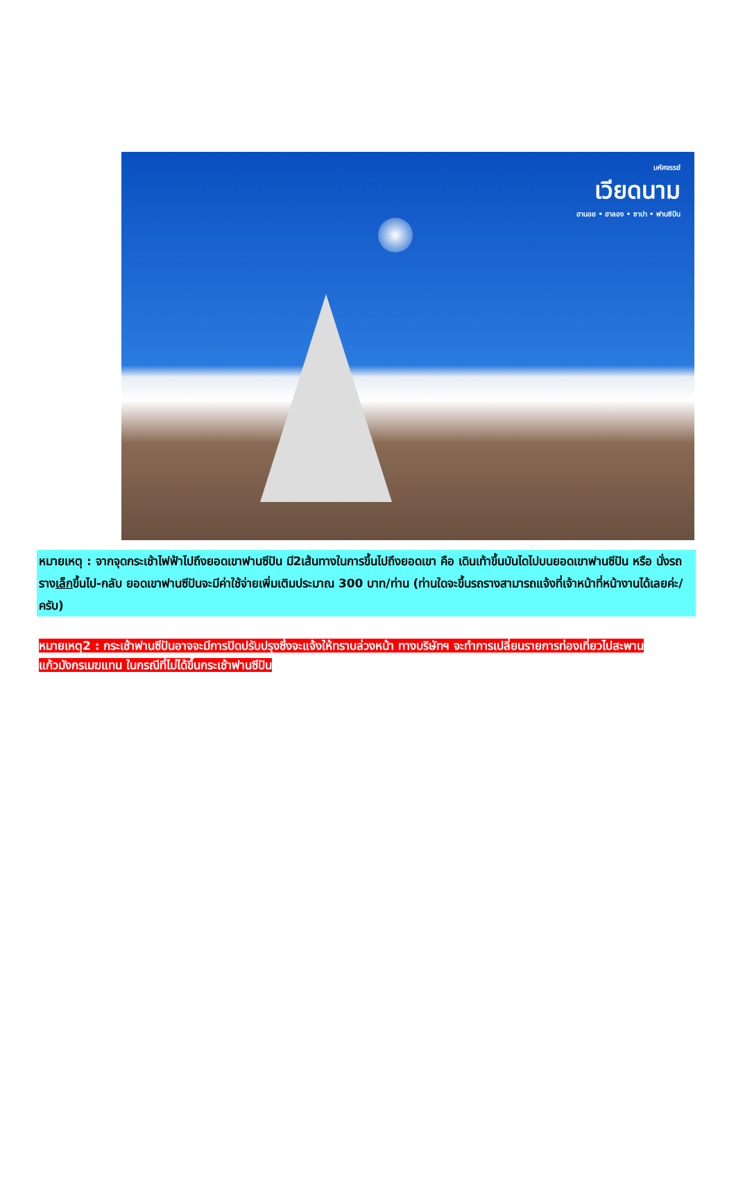มหัศจรรย์
เวียดนาม
ฮานอย • ฮาลอง • ซาปา • ฟานซิปัน
หมายเหตุ : จากจุดกระเช้าไฟฟ้าไปถึงยอดเขาฟานซีปัน มี2เส้นทางในการขึ้นไปถึงยอดเขา คือ เดินเท้าขึ้นบันไดไปบนยอดเขาฟานซีปัน หรือ นั่งรถรางเล็กขึ้นไป-กลับ ยอดเขาฟานซีปันจะมีค่าใช้จ่ายเพิ่มเติมประมาณ 300 บาท/ท่าน (ท่านใดจะขึ้นรถรางสามารถแจ้งที่เจ้าหน้าที่หน้างานได้เลยค่ะ/ครับ)
หมายเหตุ2 : กระเช้าฟานซีปันอาจจะมีการปิดปรับปรุงซึ่งจะแจ้งให้ทราบล่วงหน้า ทางบริษัทฯ จะทำการเปลี่ยนรายการท่องเที่ยวไปสะพานแก้วมังกรเมฆแทน ในกรณีที่ไม่ได้ขึ้นกระเช้าฟานซีปัน